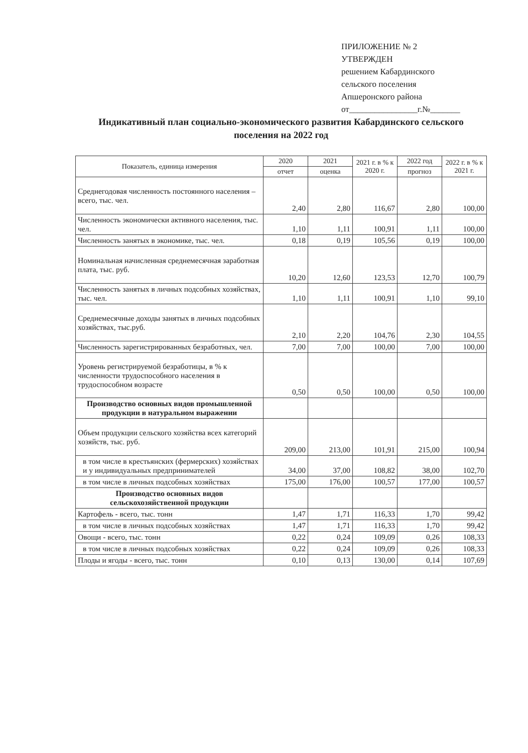ПРИЛОЖЕНИЕ № 2
УТВЕРЖДЕН
решением Кабардинского
сельского поселения
Апшеронского района
от________________г.№_______
Индикативный план социально-экономического развития Кабардинского сельского поселения на 2022 год
| Показатель, единица измерения | 2020 | 2021 | 2021 г. в % к 2020 г. | 2022 год | 2022 г. в % к 2021 г. |
| --- | --- | --- | --- | --- | --- |
| | отчет | оценка | | прогноз | |
| Среднегодовая численность постоянного населения – всего, тыс. чел. | 2,40 | 2,80 | 116,67 | 2,80 | 100,00 |
| Численность экономически активного населения, тыс. чел. | 1,10 | 1,11 | 100,91 | 1,11 | 100,00 |
| Численность занятых в экономике, тыс. чел. | 0,18 | 0,19 | 105,56 | 0,19 | 100,00 |
| Номинальная начисленная среднемесячная заработная плата, тыс. руб. | 10,20 | 12,60 | 123,53 | 12,70 | 100,79 |
| Численность занятых в личных подсобных хозяйствах, тыс. чел. | 1,10 | 1,11 | 100,91 | 1,10 | 99,10 |
| Среднемесячные доходы занятых в личных подсобных хозяйствах, тыс.руб. | 2,10 | 2,20 | 104,76 | 2,30 | 104,55 |
| Численность зарегистрированных безработных, чел. | 7,00 | 7,00 | 100,00 | 7,00 | 100,00 |
| Уровень регистрируемой безработицы, в % к численности трудоспособного населения в трудоспособном возрасте | 0,50 | 0,50 | 100,00 | 0,50 | 100,00 |
| Производство основных видов промышленной продукции в натуральном выражении | | | | | |
| Объем продукции сельского хозяйства всех категорий хозяйств, тыс. руб. | 209,00 | 213,00 | 101,91 | 215,00 | 100,94 |
| в том числе в крестьянских (фермерских) хозяйствах и у индивидуальных предпринимателей | 34,00 | 37,00 | 108,82 | 38,00 | 102,70 |
| в том числе в личных подсобных хозяйствах | 175,00 | 176,00 | 100,57 | 177,00 | 100,57 |
| Производство основных видов сельскохозяйственной продукции | | | | | |
| Картофель - всего, тыс. тонн | 1,47 | 1,71 | 116,33 | 1,70 | 99,42 |
| в том числе в личных подсобных хозяйствах | 1,47 | 1,71 | 116,33 | 1,70 | 99,42 |
| Овощи - всего, тыс. тонн | 0,22 | 0,24 | 109,09 | 0,26 | 108,33 |
| в том числе в личных подсобных хозяйствах | 0,22 | 0,24 | 109,09 | 0,26 | 108,33 |
| Плоды и ягоды - всего, тыс. тонн | 0,10 | 0,13 | 130,00 | 0,14 | 107,69 |